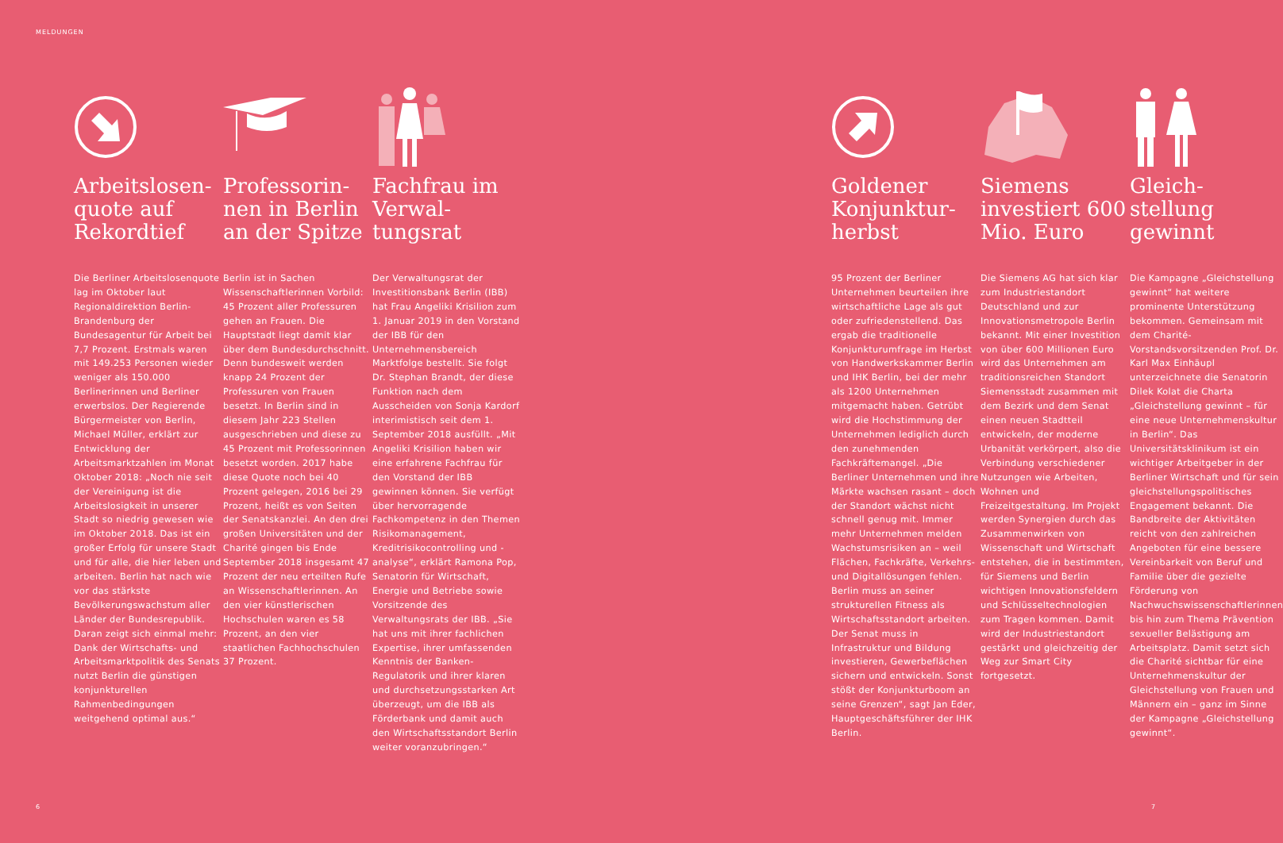MELDUNGEN
Arbeitslosen-quote auf Rekordtief
Die Berliner Arbeitslosenquote lag im Oktober laut Regionaldirektion Berlin-Brandenburg der Bundesagentur für Arbeit bei 7,7 Prozent. Erstmals waren mit 149.253 Personen wieder weniger als 150.000 Berlinerinnen und Berliner erwerbslos. Der Regierende Bürgermeister von Berlin, Michael Müller, erklärt zur Entwicklung der Arbeitsmarktzahlen im Monat Oktober 2018: „Noch nie seit der Vereinigung ist die Arbeitslosigkeit in unserer Stadt so niedrig gewesen wie im Oktober 2018. Das ist ein großer Erfolg für unsere Stadt und für alle, die hier leben und arbeiten. Berlin hat nach wie vor das stärkste Bevölkerungswachstum aller Länder der Bundesrepublik. Daran zeigt sich einmal mehr: Dank der Wirtschafts- und Arbeitsmarktpolitik des Senats nutzt Berlin die günstigen konjunkturellen Rahmenbedingungen weitgehend optimal aus.“
Professorin-nen in Berlin an der Spitze
Berlin ist in Sachen Wissenschaftlerinnen Vorbild: 45 Prozent aller Professuren gehen an Frauen. Die Hauptstadt liegt damit klar über dem Bundesdurchschnitt. Denn bundesweit werden knapp 24 Prozent der Professuren von Frauen besetzt. In Berlin sind in diesem Jahr 223 Stellen ausgeschrieben und diese zu 45 Prozent mit Professorinnen besetzt worden. 2017 habe diese Quote noch bei 40 Prozent gelegen, 2016 bei 29 Prozent, heißt es von Seiten der Senatskanzlei. An den drei großen Universitäten und der Charité gingen bis Ende September 2018 insgesamt 47 Prozent der neu erteilten Rufe an Wissenschaftlerinnen. An den vier künstlerischen Hochschulen waren es 58 Prozent, an den vier staatlichen Fachhochschulen 37 Prozent.
Fachfrau im Verwal-tungsrat
Der Verwaltungsrat der Investitionsbank Berlin (IBB) hat Frau Angeliki Krisilion zum 1. Januar 2019 in den Vorstand der IBB für den Unternehmensbereich Marktfolge bestellt. Sie folgt Dr. Stephan Brandt, der diese Funktion nach dem Ausscheiden von Sonja Kardorf interimistisch seit dem 1. September 2018 ausfüllt. „Mit Angeliki Krisilion haben wir eine erfahrene Fachfrau für den Vorstand der IBB gewinnen können. Sie verfügt über hervorragende Fachkompetenz in den Themen Risikomanagement, Kreditrisikocontrolling und -analyse“, erklärt Ramona Pop, Senatorin für Wirtschaft, Energie und Betriebe sowie Vorsitzende des Verwaltungsrats der IBB. „Sie hat uns mit ihrer fachlichen Expertise, ihrer umfassenden Kenntnis der Banken-Regulatorik und ihrer klaren und durchsetzungsstarken Art überzeugt, um die IBB als Förderbank und damit auch den Wirtschaftsstandort Berlin weiter voranzubringen.“
Goldener Konjunktur-herbst
95 Prozent der Berliner Unternehmen beurteilen ihre wirtschaftliche Lage als gut oder zufriedenstellend. Das ergab die traditionelle Konjunkturumfrage im Herbst von Handwerkskammer Berlin und IHK Berlin, bei der mehr als 1200 Unternehmen mitgemacht haben. Getrübt wird die Hochstimmung der Unternehmen lediglich durch den zunehmenden Fachkräftemangel. „Die Berliner Unternehmen und ihre Märkte wachsen rasant – doch der Standort wächst nicht schnell genug mit. Immer mehr Unternehmen melden Wachstumsrisiken an – weil Flächen, Fachkräfte, Verkehrs- und Digitallösungen fehlen. Berlin muss an seiner strukturellen Fitness als Wirtschaftsstandort arbeiten. Der Senat muss in Infrastruktur und Bildung investieren, Gewerbeflächen sichern und entwickeln. Sonst stößt der Konjunkturboom an seine Grenzen“, sagt Jan Eder, Hauptgeschäftsführer der IHK Berlin.
Siemens investiert 600 Mio. Euro
Die Siemens AG hat sich klar zum Industriestandort Deutschland und zur Innovationsmetropole Berlin bekannt. Mit einer Investition von über 600 Millionen Euro wird das Unternehmen am traditionsreichen Standort Siemensstadt zusammen mit dem Bezirk und dem Senat einen neuen Stadtteil entwickeln, der moderne Urbanität verkörpert, also die Verbindung verschiedener Nutzungen wie Arbeiten, Wohnen und Freizeitgestaltung. Im Projekt werden Synergien durch das Zusammenwirken von Wissenschaft und Wirtschaft entstehen, die in bestimmten, für Siemens und Berlin wichtigen Innovationsfeldern und Schlüsseltechnologien zum Tragen kommen. Damit wird der Industriestandort gestärkt und gleichzeitig der Weg zur Smart City fortgesetzt.
Gleich-stellung gewinnt
Die Kampagne „Gleichstellung gewinnt“ hat weitere prominente Unterstützung bekommen. Gemeinsam mit dem Charité-Vorstandsvorsitzenden Prof. Dr. Karl Max Einhäupl unterzeichnete die Senatorin Dilek Kolat die Charta „Gleichstellung gewinnt – für eine neue Unternehmenskultur in Berlin“. Das Universitätsklinikum ist ein wichtiger Arbeitgeber in der Berliner Wirtschaft und für sein gleichstellungspolitisches Engagement bekannt. Die Bandbreite der Aktivitäten reicht von den zahlreichen Angeboten für eine bessere Vereinbarkeit von Beruf und Familie über die gezielte Förderung von Nachwuchswissenschaftlerinnen bis hin zum Thema Prävention sexueller Belästigung am Arbeitsplatz. Damit setzt sich die Charité sichtbar für eine Unternehmenskultur der Gleichstellung von Frauen und Männern ein – ganz im Sinne der Kampagne „Gleichstellung gewinnt“.
6 7